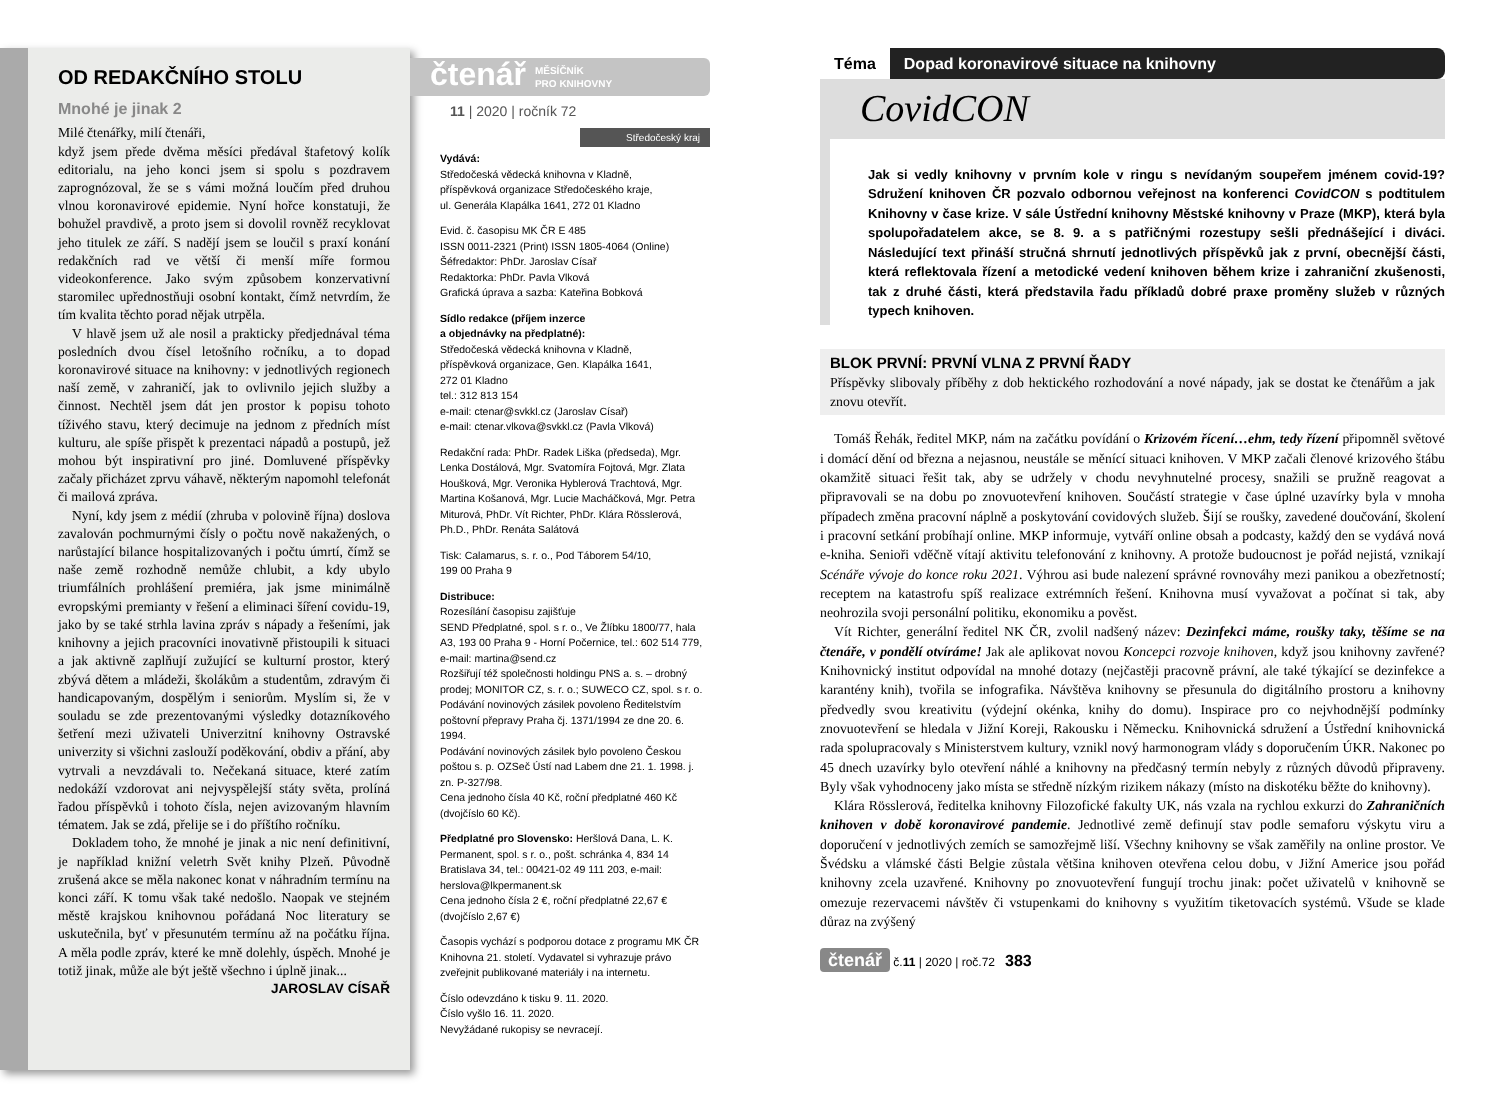OD REDAKČNÍHO STOLU
Mnohé je jinak 2
Milé čtenářky, milí čtenáři,
když jsem přede dvěma měsíci předával štafetový kolík editorialu, na jeho konci jsem si spolu s pozdravem zaprognózoval, že se s vámi možná loučím před druhou vlnou koronavirové epidemie. Nyní hořce konstatuji, že bohužel pravdivě, a proto jsem si dovolil rovněž recyklovat jeho titulek ze září. S nadějí jsem se loučil s praxí konání redakčních rad ve větší či menší míře formou videokonference. Jako svým způsobem konzervativní staromilec upřednostňuji osobní kontakt, čímž netvrdím, že tím kvalita těchto porad nějak utrpěla.
V hlavě jsem už ale nosil a prakticky předjednával téma posledních dvou čísel letošního ročníku, a to dopad koronavirové situace na knihovny: v jednotlivých regionech naší země, v zahraničí, jak to ovlivnilo jejich služby a činnost. Nechtěl jsem dát jen prostor k popisu tohoto tíživého stavu, který decimuje na jednom z předních míst kulturu, ale spíše přispět k prezentaci nápadů a postupů, jež mohou být inspirativní pro jiné. Domluvené příspěvky začaly přicházet zprvu váhavě, některým napomohl telefonát či mailová zpráva.
Nyní, kdy jsem z médií (zhruba v polovině října) doslova zavalován pochmurnými čísly o počtu nově nakažených, o narůstající bilance hospitalizovaných i počtu úmrtí, čímž se naše země rozhodně nemůže chlubit, a kdy ubylo triumfálních prohlášení premiéra, jak jsme minimálně evropskými premianty v řešení a eliminaci šíření covidu-19, jako by se také strhla lavina zpráv s nápady a řešeními, jak knihovny a jejich pracovníci inovativně přistoupili k situaci a jak aktivně zaplňují zužující se kulturní prostor, který zbývá dětem a mládeži, školákům a studentům, zdravým či handicapovaným, dospělým i seniorům. Myslím si, že v souladu se zde prezentovanými výsledky dotazníkového šetření mezi uživateli Univerzitní knihovny Ostravské univerzity si všichni zaslouží poděkování, obdiv a přání, aby vytrvali a nevzdávali to. Nečekaná situace, které zatím nedokáží vzdorovat ani nejvyspělejší státy světa, prolíná řadou příspěvků i tohoto čísla, nejen avizovaným hlavním tématem. Jak se zdá, přelije se i do příštího ročníku.
Dokladem toho, že mnohé je jinak a nic není definitivní, je například knižní veletrh Svět knihy Plzeň. Původně zrušená akce se měla nakonec konat v náhradním termínu na konci září. K tomu však také nedošlo. Naopak ve stejném městě krajskou knihovnou pořádaná Noc literatury se uskutečnila, byť v přesunutém termínu až na počátku října. A měla podle zpráv, které ke mně dolehly, úspěch. Mnohé je totiž jinak, může ale být ještě všechno i úplně jinak...
JAROSLAV CÍSAŘ
čtenář MĚSÍČNÍK
PRO KNIHOVNY
11 | 2020 | ročník 72
Středočeský kraj
Vydává:
Středočeská vědecká knihovna v Kladně,
příspěvková organizace Středočeského kraje,
ul. Generála Klapálka 1641, 272 01 Kladno
Evid. č. časopisu MK ČR E 485
ISSN 0011-2321 (Print) ISSN 1805-4064 (Online)
Šéfredaktor: PhDr. Jaroslav Císař
Redaktorka: PhDr. Pavla Vlková
Grafická úprava a sazba: Kateřina Bobková
Sídlo redakce (příjem inzerce
a objednávky na předplatné):
Středočeská vědecká knihovna v Kladně,
příspěvková organizace, Gen. Klapálka 1641,
272 01 Kladno
tel.: 312 813 154
e-mail: ctenar@svkkl.cz (Jaroslav Císař)
e-mail: ctenar.vlkova@svkkl.cz (Pavla Vlková)
Redakční rada: PhDr. Radek Liška (předseda), Mgr. Lenka Dostálová, Mgr. Svatomíra Fojtová, Mgr. Zlata Houšková, Mgr. Veronika Hyblerová Trachtová, Mgr. Martina Košanová, Mgr. Lucie Macháčková, Mgr. Petra Miturová, PhDr. Vít Richter, PhDr. Klára Rösslerová, Ph.D., PhDr. Renáta Salátová
Tisk: Calamarus, s. r. o., Pod Táborem 54/10,
199 00 Praha 9
Distribuce:
Rozesílání časopisu zajišťuje
SEND Předplatné, spol. s r. o., Ve Žlíbku 1800/77, hala A3, 193 00 Praha 9 - Horní Počernice, tel.: 602 514 779, e-mail: martina@send.cz
Rozšiřují též společnosti holdingu PNS a. s. – drobný prodej; MONITOR CZ, s. r. o.; SUWECO CZ, spol. s r. o.
Podávání novinových zásilek povoleno Ředitelstvím poštovní přepravy Praha čj. 1371/1994 ze dne 20. 6. 1994.
Podávání novinových zásilek bylo povoleno Českou poštou s. p. OZSeč Ústí nad Labem dne 21. 1. 1998. j. zn. P-327/98.
Cena jednoho čísla 40 Kč, roční předplatné 460 Kč (dvojčíslo 60 Kč).
Předplatné pro Slovensko: Heršlová Dana, L. K. Permanent, spol. s r. o., pošt. schránka 4, 834 14 Bratislava 34, tel.: 00421-02 49 111 203, e-mail: herslova@lkpermanent.sk
Cena jednoho čísla 2 €, roční předplatné 22,67 € (dvojčíslo 2,67 €)
Časopis vychází s podporou dotace z programu MK ČR Knihovna 21. století. Vydavatel si vyhrazuje právo zveřejnit publikované materiály i na internetu.
Číslo odevzdáno k tisku 9. 11. 2020.
Číslo vyšlo 16. 11. 2020.
Nevyžádané rukopisy se nevracejí.
Téma Dopad koronavirové situace na knihovny
CovidCON
Jak si vedly knihovny v prvním kole v ringu s nevídaným soupeřem jménem covid-19? Sdružení knihoven ČR pozvalo odbornou veřejnost na konferenci CovidCON s podtitulem Knihovny v čase krize. V sále Ústřední knihovny Městské knihovny v Praze (MKP), která byla spolupořadatelem akce, se 8. 9. a s patřičnými rozestupy sešli přednášející i diváci. Následující text přináší stručná shrnutí jednotlivých příspěvků jak z první, obecnější části, která reflektovala řízení a metodické vedení knihoven během krize i zahraniční zkušenosti, tak z druhé části, která představila řadu příkladů dobré praxe proměny služeb v různých typech knihoven.
BLOK PRVNÍ: PRVNÍ VLNA Z PRVNÍ ŘADY
Příspěvky slibovaly příběhy z dob hektického rozhodování a nové nápady, jak se dostat ke čtenářům a jak znovu otevřít.
Tomáš Řehák, ředitel MKP, nám na začátku povídání o Krizovém řícení…ehm, tedy řízení připomněl světové i domácí dění od března a nejasnou, neustále se měnící situaci knihoven. V MKP začali členové krizového štábu okamžitě situaci řešit tak, aby se udržely v chodu nevyhnutelné procesy, snažili se pružně reagovat a připravovali se na dobu po znovuotevření knihoven. Součástí strategie v čase úplné uzavírky byla v mnoha případech změna pracovní náplně a poskytování covidových služeb. Šijí se roušky, zavedené doučování, školení i pracovní setkání probíhají online. MKP informuje, vytváří online obsah a podcasty, každý den se vydává nová e-kniha. Senioři vděčně vítají aktivitu telefonování z knihovny. A protože budoucnost je pořád nejistá, vznikají Scénáře vývoje do konce roku 2021. Výhrou asi bude nalezení správné rovnováhy mezi panikou a obezřetností; receptem na katastrofu spíš realizace extrémních řešení. Knihovna musí vyvažovat a počínat si tak, aby neohrozila svoji personální politiku, ekonomiku a pověst.
Vít Richter, generální ředitel NK ČR, zvolil nadšený název: Dezinfekci máme, roušky taky, těšíme se na čtenáře, v pondělí otvíráme! Jak ale aplikovat novou Koncepci rozvoje knihoven, když jsou knihovny zavřené? Knihovnický institut odpovídal na mnohé dotazy (nejčastěji pracovně právní, ale také týkající se dezinfekce a karantény knih), tvořila se infografika. Návštěva knihovny se přesunula do digitálního prostoru a knihovny předvedly svou kreativitu (výdejní okénka, knihy do domu). Inspirace pro co nejvhodnější podmínky znovuotevření se hledala v Jižní Koreji, Rakousku i Německu. Knihovnická sdružení a Ústřední knihovnická rada spolupracovaly s Ministerstvem kultury, vznikl nový harmonogram vlády s doporučením ÚKR. Nakonec po 45 dnech uzavírky bylo otevření náhlé a knihovny na předčasný termín nebyly z různých důvodů připraveny. Byly však vyhodnoceny jako místa se středně nízkým rizikem nákazy (místo na diskotéku běžte do knihovny).
Klára Rösslerová, ředitelka knihovny Filozofické fakulty UK, nás vzala na rychlou exkurzi do Zahraničních knihoven v době koronavirové pandemie. Jednotlivé země definují stav podle semaforu výskytu viru a doporučení v jednotlivých zemích se samozřejmě liší. Všechny knihovny se však zaměřily na online prostor. Ve Švédsku a vlámské části Belgie zůstala většina knihoven otevřena celou dobu, v Jižní Americe jsou pořád knihovny zcela uzavřené. Knihovny po znovuotevření fungují trochu jinak: počet uživatelů v knihovně se omezuje rezervacemi návštěv či vstupenkami do knihovny s využitím tiketovacích systémů. Všude se klade důraz na zvýšený
čtenář č.11 | 2020 | roč.72 383